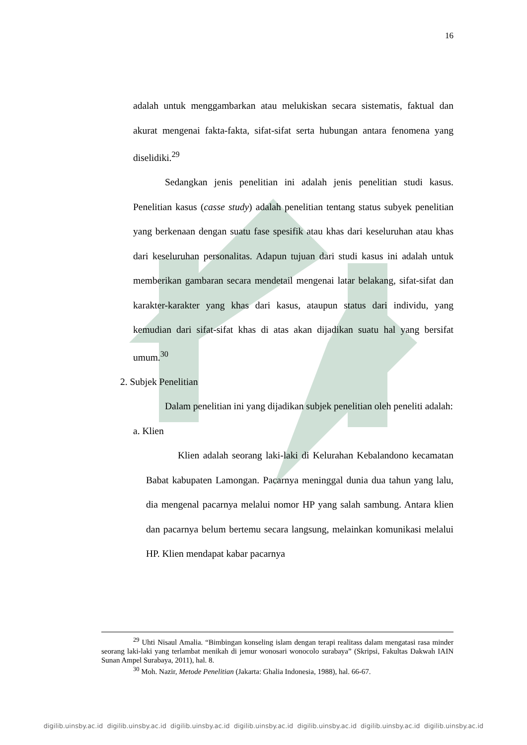16
adalah untuk menggambarkan atau melukiskan secara sistematis, faktual dan akurat mengenai fakta-fakta, sifat-sifat serta hubungan antara fenomena yang diselidiki.<sup>29</sup>
Sedangkan jenis penelitian ini adalah jenis penelitian studi kasus. Penelitian kasus (casse study) adalah penelitian tentang status subyek penelitian yang berkenaan dengan suatu fase spesifik atau khas dari keseluruhan atau khas dari keseluruhan personalitas. Adapun tujuan dari studi kasus ini adalah untuk memberikan gambaran secara mendetail mengenai latar belakang, sifat-sifat dan karakter-karakter yang khas dari kasus, ataupun status dari individu, yang kemudian dari sifat-sifat khas di atas akan dijadikan suatu hal yang bersifat umum.<sup>30</sup>
2. Subjek Penelitian
Dalam penelitian ini yang dijadikan subjek penelitian oleh peneliti adalah:
a. Klien
Klien adalah seorang laki-laki di Kelurahan Kebalandono kecamatan Babat kabupaten Lamongan. Pacarnya meninggal dunia dua tahun yang lalu, dia mengenal pacarnya melalui nomor HP yang salah sambung. Antara klien dan pacarnya belum bertemu secara langsung, melainkan komunikasi melalui HP. Klien mendapat kabar pacarnya
<sup>29</sup> Uhti Nisaul Amalia. “Bimbingan konseling islam dengan terapi realitass dalam mengatasi rasa minder seorang laki-laki yang terlambat menikah di jemur wonosari wonocolo surabaya” (Skripsi, Fakultas Dakwah IAIN Sunan Ampel Surabaya, 2011), hal. 8.
<sup>30</sup> Moh. Nazir, Metode Penelitian (Jakarta: Ghalia Indonesia, 1988), hal. 66-67.
digilib.uinsby.ac.id digilib.uinsby.ac.id digilib.uinsby.ac.id digilib.uinsby.ac.id digilib.uinsby.ac.id digilib.uinsby.ac.id digilib.uinsby.ac.id